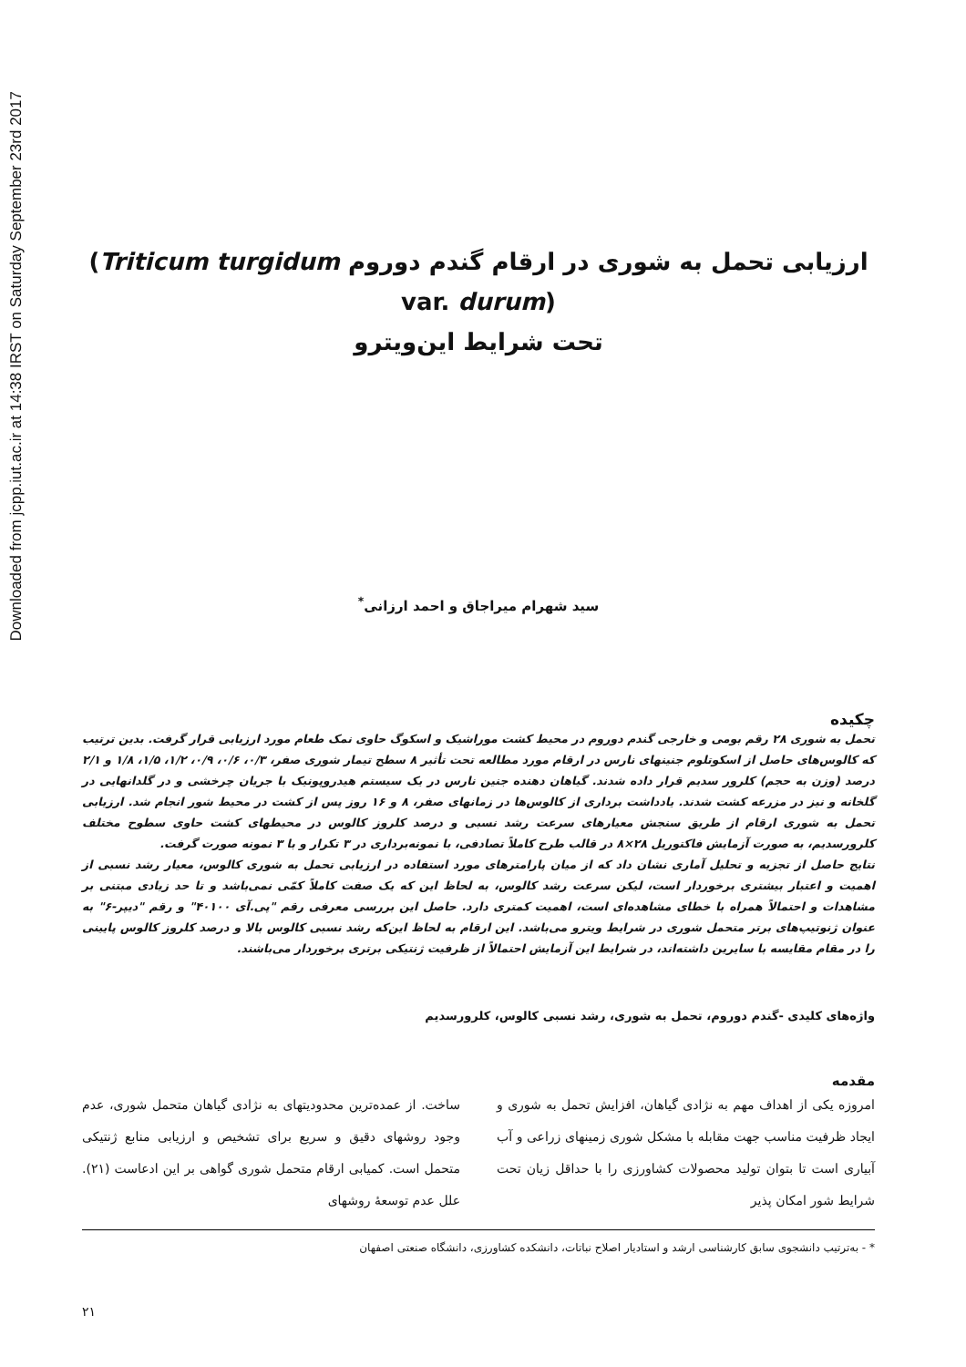Downloaded from jcpp.iut.ac.ir at 14:38 IRST on Saturday September 23rd 2017
ارزیابی تحمل به شوری در ارقام گندم دوروم (Triticum turgidum var. durum)
تحت شرایط این‌ویترو
سید شهرام میراجاق و احمد ارزانی<sup>*</sup>
چکیده
تحمل به شوری ۲۸ رقم بومی و خارجی گندم دوروم در محیط کشت موراشیک و اسکوگ حاوی نمک طعام مورد ارزیابی قرار گرفت. بدین ترتیب که کالوس‌های حاصل از اسکوتلوم جنینهای نارس در ارقام مورد مطالعه تحت تأثیر ۸ سطح تیمار شوری صفر، ۰/۳، ۰/۶، ۰/۹، ۱/۲، ۱/۵، ۱/۸ و ۲/۱ درصد (وزن به حجم) کلرور سدیم قرار داده شدند. گیاهان دهنده جنین نارس در یک سیستم هیدروپونیک با جریان چرخشی و در گلدانهایی در گلخانه و نیز در مزرعه کشت شدند. یادداشت برداری از کالوس‌ها در زمانهای صفر، ۸ و ۱۶ روز پس از کشت در محیط شور انجام شد. ارزیابی تحمل به شوری ارقام از طریق سنجش معیارهای سرعت رشد نسبی و درصد کلروز کالوس در محیطهای کشت حاوی سطوح مختلف کلرورسدیم، به صورت آزمایش فاکتوریل ۲۸×۸ در قالب طرح کاملاً تصادفی، با نمونه‌برداری در ۳ تکرار و با ۳ نمونه صورت گرفت.
نتایج حاصل از تجزیه و تحلیل آماری نشان داد که از میان پارامترهای مورد استفاده در ارزیابی تحمل به شوری کالوس، معیار رشد نسبی از اهمیت و اعتبار بیشتری برخوردار است، لیکن سرعت رشد کالوس، به لحاظ این که یک صفت کاملاً کمّی نمی‌باشد و تا حد زیادی مبتنی بر مشاهدات و احتمالاً همراه با خطای مشاهده‌ای است، اهمیت کمتری دارد. حاصل این بررسی معرفی رقم "پی.آی ۴۰۱۰۰" و رقم "دیپر-۶" به عنوان ژنوتیپ‌های برتر متحمل شوری در شرایط ویترو می‌باشد. این ارقام به لحاظ این‌که رشد نسبی کالوس بالا و درصد کلروز کالوس پایینی را در مقام مقایسه با سایرین داشته‌اند، در شرایط این آزمایش احتمالاً از ظرفیت ژنتیکی برتری برخوردار می‌باشند.
واژه‌های کلیدی -گندم دوروم، تحمل به شوری، رشد نسبی کالوس، کلرورسدیم
مقدمه
امروزه یکی از اهداف مهم به نژادی گیاهان، افزایش تحمل به شوری و ایجاد ظرفیت مناسب جهت مقابله با مشکل شوری زمینهای زراعی و آب آبیاری است تا بتوان تولید محصولات کشاورزی را با حداقل زیان تحت شرایط شور امکان پذیر
ساخت. از عمده‌ترین محدودیتهای به نژادی گیاهان متحمل شوری، عدم وجود روشهای دقیق و سریع برای تشخیص و ارزیابی منابع ژنتیکی متحمل است. کمیابی ارقام متحمل شوری گواهی بر این ادعاست (۲۱). علل عدم توسعهٔ روشهای
* - به‌ترتیب دانشجوی سابق کارشناسی ارشد و استادیار اصلاح نباتات، دانشکده کشاورزی، دانشگاه صنعتی اصفهان
۲۱